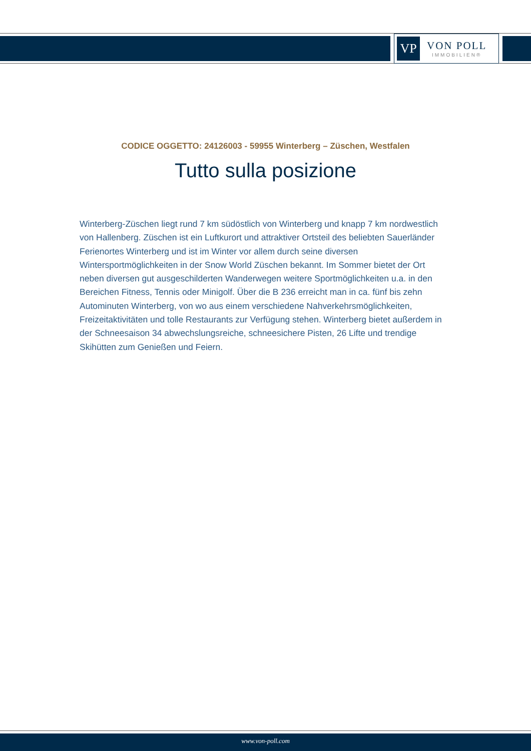VP
VON POLL
IMMOBILIEN®
CODICE OGGETTO: 24126003 - 59955 Winterberg – Züschen, Westfalen
Tutto sulla posizione
Winterberg-Züschen liegt rund 7 km südöstlich von Winterberg und knapp 7 km nordwestlich von Hallenberg. Züschen ist ein Luftkurort und attraktiver Ortsteil des beliebten Sauerländer Ferienortes Winterberg und ist im Winter vor allem durch seine diversen Wintersportmöglichkeiten in der Snow World Züschen bekannt. Im Sommer bietet der Ort neben diversen gut ausgeschilderten Wanderwegen weitere Sportmöglichkeiten u.a. in den Bereichen Fitness, Tennis oder Minigolf. Über die B 236 erreicht man in ca. fünf bis zehn Autominuten Winterberg, von wo aus einem verschiedene Nahverkehrsmöglichkeiten, Freizeitaktivitäten und tolle Restaurants zur Verfügung stehen. Winterberg bietet außerdem in der Schneesaison 34 abwechslungsreiche, schneesichere Pisten, 26 Lifte und trendige Skihütten zum Genießen und Feiern.
www.von-poll.com